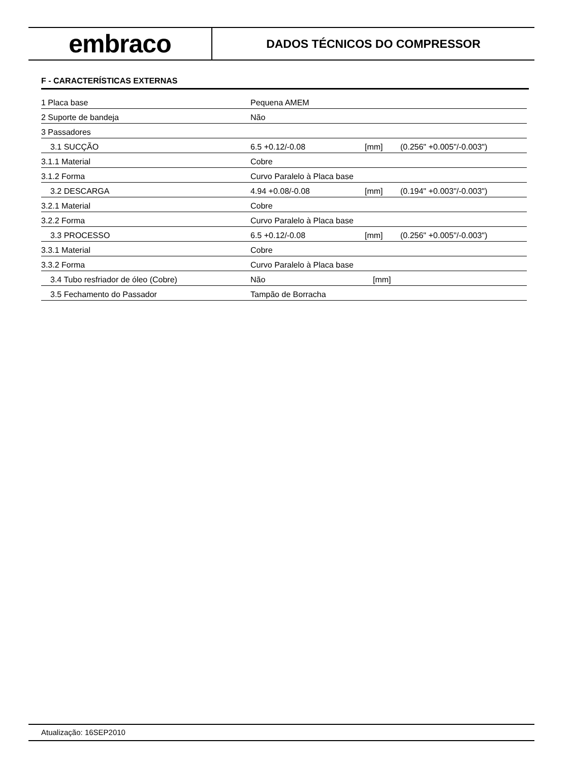embraco
DADOS TÉCNICOS DO COMPRESSOR
F - CARACTERÍSTICAS EXTERNAS
| 1 Placa base | Pequena AMEM | | |
| 2 Suporte de bandeja | Não | | |
| 3 Passadores | | | |
| 3.1 SUCÇÃO | 6.5 +0.12/-0.08 | [mm] | (0.256" +0.005"/-0.003") |
| 3.1.1 Material | Cobre | | |
| 3.1.2 Forma | Curvo Paralelo à Placa base | | |
| 3.2 DESCARGA | 4.94 +0.08/-0.08 | [mm] | (0.194" +0.003"/-0.003") |
| 3.2.1 Material | Cobre | | |
| 3.2.2 Forma | Curvo Paralelo à Placa base | | |
| 3.3 PROCESSO | 6.5 +0.12/-0.08 | [mm] | (0.256" +0.005"/-0.003") |
| 3.3.1 Material | Cobre | | |
| 3.3.2 Forma | Curvo Paralelo à Placa base | | |
| 3.4 Tubo resfriador de óleo (Cobre) | Não | [mm] | |
| 3.5 Fechamento do Passador | Tampão de Borracha | | |
Atualização: 16SEP2010